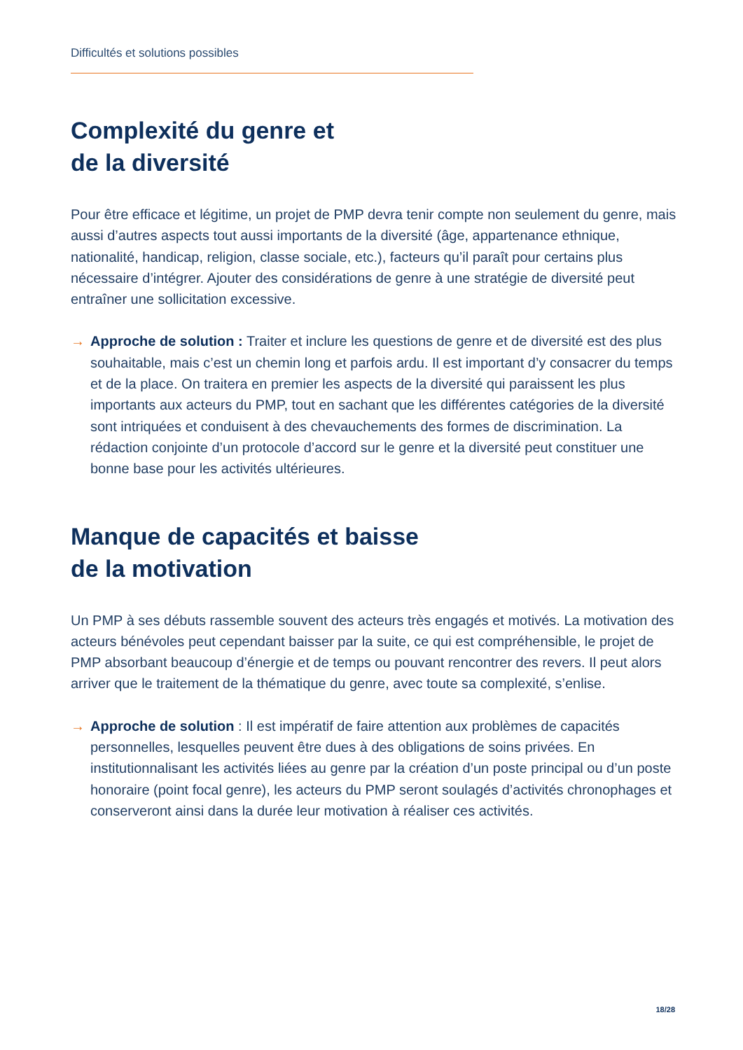Difficultés et solutions possibles
Complexité du genre et
de la diversité
Pour être efficace et légitime, un projet de PMP devra tenir compte non seulement du genre, mais aussi d’autres aspects tout aussi importants de la diversité (âge, appartenance ethnique, nationalité, handicap, religion, classe sociale, etc.), facteurs qu’il paraît pour certains plus nécessaire d’intégrer. Ajouter des considérations de genre à une stratégie de diversité peut entraîner une sollicitation excessive.
→ Approche de solution : Traiter et inclure les questions de genre et de diversité est des plus souhaitable, mais c’est un chemin long et parfois ardu. Il est important d’y consacrer du temps et de la place. On traitera en premier les aspects de la diversité qui paraissent les plus importants aux acteurs du PMP, tout en sachant que les différentes catégories de la diversité sont intriquées et conduisent à des chevauchements des formes de discrimination. La rédaction conjointe d’un protocole d’accord sur le genre et la diversité peut constituer une bonne base pour les activités ultérieures.
Manque de capacités et baisse
de la motivation
Un PMP à ses débuts rassemble souvent des acteurs très engagés et motivés. La motivation des acteurs bénévoles peut cependant baisser par la suite, ce qui est compréhensible, le projet de PMP absorbant beaucoup d’énergie et de temps ou pouvant rencontrer des revers. Il peut alors arriver que le traitement de la thématique du genre, avec toute sa complexité, s’enlise.
→ Approche de solution : Il est impératif de faire attention aux problèmes de capacités personnelles, lesquelles peuvent être dues à des obligations de soins privées. En institutionnalisant les activités liées au genre par la création d’un poste principal ou d’un poste honoraire (point focal genre), les acteurs du PMP seront soulagés d’activités chronophages et conserveront ainsi dans la durée leur motivation à réaliser ces activités.
18/28